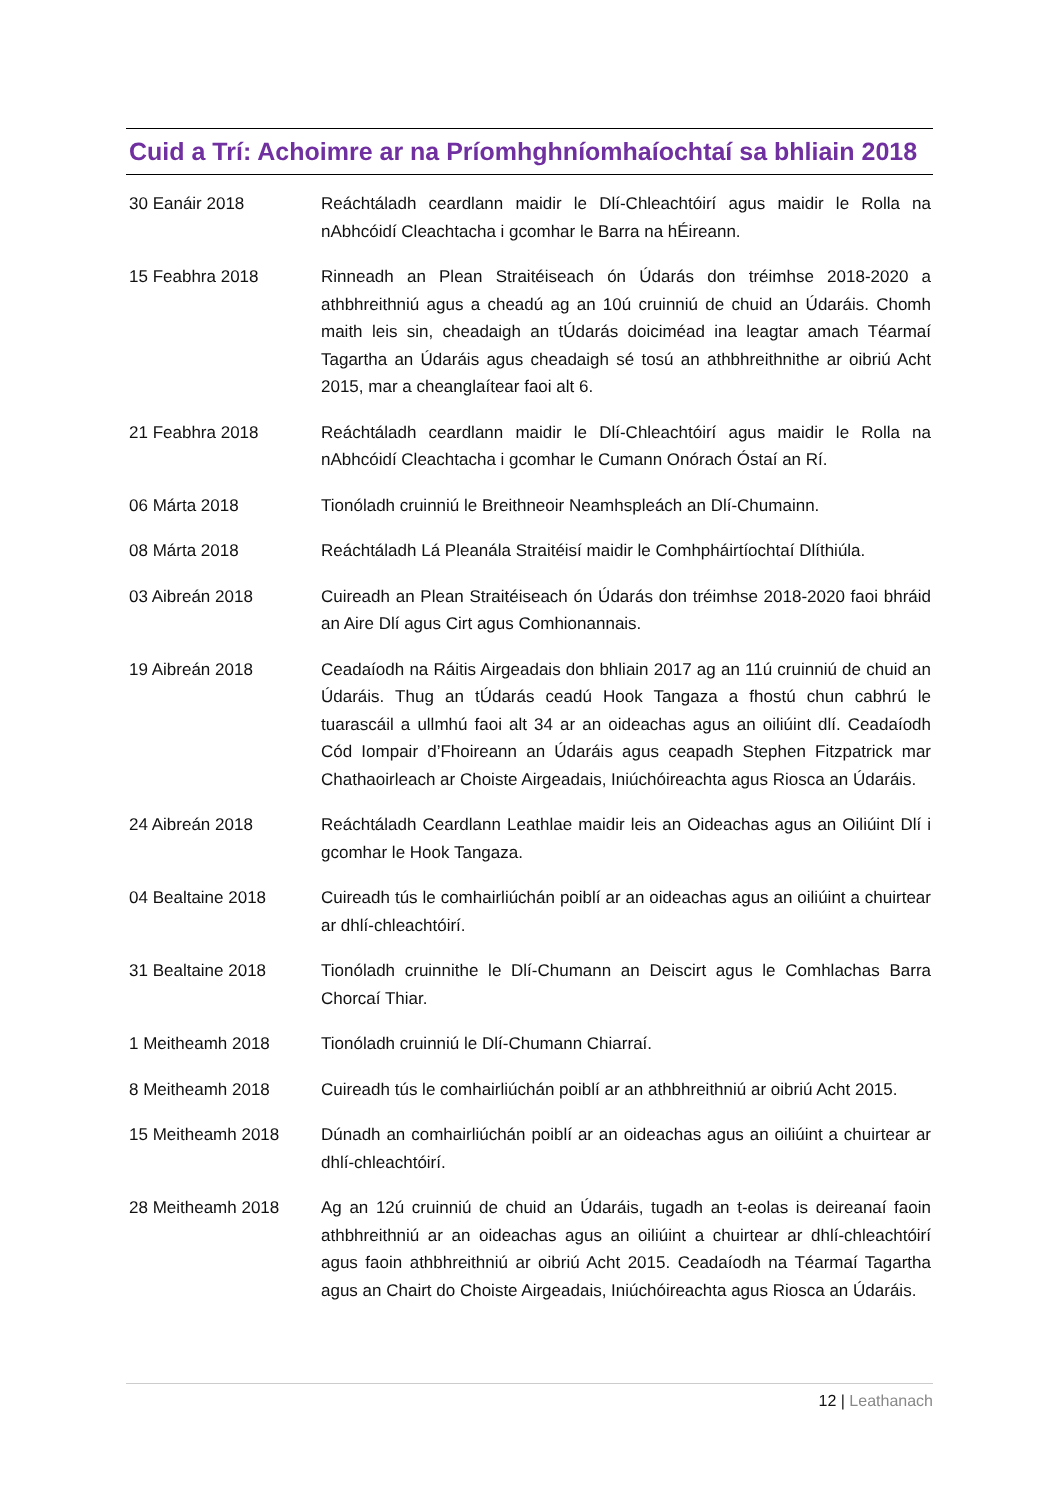Cuid a Trí: Achoimre ar na Príomhghníomhaíochtaí sa bhliain 2018
30 Eanáir 2018 Reáchtáladh ceardlann maidir le Dlí-Chleachtóirí agus maidir le Rolla na nAbhcóidí Cleachtacha i gcomhar le Barra na hÉireann.
15 Feabhra 2018 Rinneadh an Plean Straitéiseach ón Údarás don tréimhse 2018-2020 a athbhreithniú agus a cheadú ag an 10ú cruinniú de chuid an Údaráis. Chomh maith leis sin, cheadaigh an tÚdarás doiciméad ina leagtar amach Téarmaí Tagartha an Údaráis agus cheadaigh sé tosú an athbhreithnithe ar oibriú Acht 2015, mar a cheanglaítear faoi alt 6.
21 Feabhra 2018 Reáchtáladh ceardlann maidir le Dlí-Chleachtóirí agus maidir le Rolla na nAbhcóidí Cleachtacha i gcomhar le Cumann Onórach Óstaí an Rí.
06 Márta 2018 Tionóladh cruinniú le Breithneoir Neamhspleách an Dlí-Chumainn.
08 Márta 2018 Reáchtáladh Lá Pleanála Straitéisí maidir le Comhpháirtíochtaí Dlíthiúla.
03 Aibreán 2018 Cuireadh an Plean Straitéiseach ón Údarás don tréimhse 2018-2020 faoi bhráid an Aire Dlí agus Cirt agus Comhionannais.
19 Aibreán 2018 Ceadaíodh na Ráitis Airgeadais don bhliain 2017 ag an 11ú cruinniú de chuid an Údaráis. Thug an tÚdarás ceadú Hook Tangaza a fhostú chun cabhrú le tuarascáil a ullmhú faoi alt 34 ar an oideachas agus an oiliúint dlí. Ceadaíodh Cód Iompair d’Fhoireann an Údaráis agus ceapadh Stephen Fitzpatrick mar Chathaoirleach ar Choiste Airgeadais, Iniúchóireachta agus Riosca an Údaráis.
24 Aibreán 2018 Reáchtáladh Ceardlann Leathlae maidir leis an Oideachas agus an Oiliúint Dlí i gcomhar le Hook Tangaza.
04 Bealtaine 2018 Cuireadh tús le comhairliúchán poiblí ar an oideachas agus an oiliúint a chuirtear ar dhlí-chleachtóirí.
31 Bealtaine 2018 Tionóladh cruinnithe le Dlí-Chumann an Deiscirt agus le Comhlachas Barra Chorcaí Thiar.
1 Meitheamh 2018 Tionóladh cruinniú le Dlí-Chumann Chiarraí.
8 Meitheamh 2018 Cuireadh tús le comhairliúchán poiblí ar an athbhreithniú ar oibriú Acht 2015.
15 Meitheamh 2018 Dúnadh an comhairliúchán poiblí ar an oideachas agus an oiliúint a chuirtear ar dhlí-chleachtóirí.
28 Meitheamh 2018 Ag an 12ú cruinniú de chuid an Údaráis, tugadh an t-eolas is deireanaí faoin athbhreithniú ar an oideachas agus an oiliúint a chuirtear ar dhlí-chleachtóirí agus faoin athbhreithniú ar oibriú Acht 2015. Ceadaíodh na Téarmaí Tagartha agus an Chairt do Choiste Airgeadais, Iniúchóireachta agus Riosca an Údaráis.
12 | Leathanach